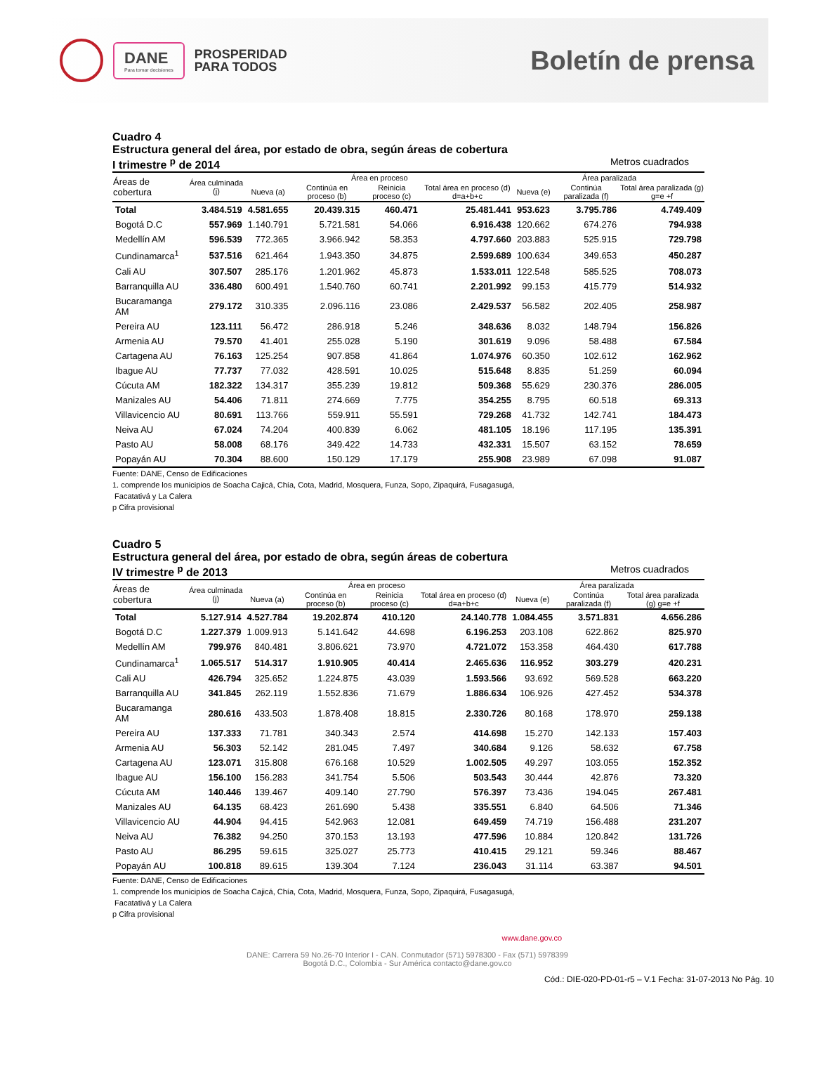DANE
Para tomar decisiones
PROSPERIDAD
PARA TODOS
Boletín de prensa
Cuadro 4
Estructura general del área, por estado de obra, según áreas de cobertura
I trimestre <sup>p</sup> de 2014 Metros cuadrados
| Áreas de cobertura | Área culminada (j) | Área en proceso | | | | Área paralizada | | |
| --- | --- | --- | --- | --- | --- | --- | --- | --- |
| | | Nueva (a) | Continúa en proceso (b) | Reinicia proceso (c) | Total área en proceso (d) d=a+b+c | Nueva (e) | Continúa paralizada (f) | Total área paralizada (g) g=e +f |
| Total | 3.484.519 | 4.581.655 | 20.439.315 | 460.471 | 25.481.441 | 953.623 | 3.795.786 | 4.749.409 |
| Bogotá D.C | 557.969 | 1.140.791 | 5.721.581 | 54.066 | 6.916.438 | 120.662 | 674.276 | 794.938 |
| Medellín AM | 596.539 | 772.365 | 3.966.942 | 58.353 | 4.797.660 | 203.883 | 525.915 | 729.798 |
| Cundinamarca<sup>1</sup> | 537.516 | 621.464 | 1.943.350 | 34.875 | 2.599.689 | 100.634 | 349.653 | 450.287 |
| Cali AU | 307.507 | 285.176 | 1.201.962 | 45.873 | 1.533.011 | 122.548 | 585.525 | 708.073 |
| Barranquilla AU | 336.480 | 600.491 | 1.540.760 | 60.741 | 2.201.992 | 99.153 | 415.779 | 514.932 |
| Bucaramanga AM | 279.172 | 310.335 | 2.096.116 | 23.086 | 2.429.537 | 56.582 | 202.405 | 258.987 |
| Pereira AU | 123.111 | 56.472 | 286.918 | 5.246 | 348.636 | 8.032 | 148.794 | 156.826 |
| Armenia AU | 79.570 | 41.401 | 255.028 | 5.190 | 301.619 | 9.096 | 58.488 | 67.584 |
| Cartagena AU | 76.163 | 125.254 | 907.858 | 41.864 | 1.074.976 | 60.350 | 102.612 | 162.962 |
| Ibague AU | 77.737 | 77.032 | 428.591 | 10.025 | 515.648 | 8.835 | 51.259 | 60.094 |
| Cúcuta AM | 182.322 | 134.317 | 355.239 | 19.812 | 509.368 | 55.629 | 230.376 | 286.005 |
| Manizales AU | 54.406 | 71.811 | 274.669 | 7.775 | 354.255 | 8.795 | 60.518 | 69.313 |
| Villavicencio AU | 80.691 | 113.766 | 559.911 | 55.591 | 729.268 | 41.732 | 142.741 | 184.473 |
| Neiva AU | 67.024 | 74.204 | 400.839 | 6.062 | 481.105 | 18.196 | 117.195 | 135.391 |
| Pasto AU | 58.008 | 68.176 | 349.422 | 14.733 | 432.331 | 15.507 | 63.152 | 78.659 |
| Popayán AU | 70.304 | 88.600 | 150.129 | 17.179 | 255.908 | 23.989 | 67.098 | 91.087 |
Fuente: DANE, Censo de Edificaciones
1. comprende los municipios de Soacha Cajicá, Chía, Cota, Madrid, Mosquera, Funza, Sopo, Zipaquirá, Fusagasugá,
Facatativá y La Calera
p Cifra provisional
Cuadro 5
Estructura general del área, por estado de obra, según áreas de cobertura
IV trimestre <sup>p</sup> de 2013 Metros cuadrados
| Áreas de cobertura | Área culminada (j) | Área en proceso | | | | Área paralizada | | |
| --- | --- | --- | --- | --- | --- | --- | --- | --- |
| | | Nueva (a) | Continúa en proceso (b) | Reinicia proceso (c) | Total área en proceso (d) d=a+b+c | Nueva (e) | Continúa paralizada (f) | Total área paralizada (g) g=e +f |
| Total | 5.127.914 | 4.527.784 | 19.202.874 | 410.120 | 24.140.778 | 1.084.455 | 3.571.831 | 4.656.286 |
| Bogotá D.C | 1.227.379 | 1.009.913 | 5.141.642 | 44.698 | 6.196.253 | 203.108 | 622.862 | 825.970 |
| Medellín AM | 799.976 | 840.481 | 3.806.621 | 73.970 | 4.721.072 | 153.358 | 464.430 | 617.788 |
| Cundinamarca<sup>1</sup> | 1.065.517 | 514.317 | 1.910.905 | 40.414 | 2.465.636 | 116.952 | 303.279 | 420.231 |
| Cali AU | 426.794 | 325.652 | 1.224.875 | 43.039 | 1.593.566 | 93.692 | 569.528 | 663.220 |
| Barranquilla AU | 341.845 | 262.119 | 1.552.836 | 71.679 | 1.886.634 | 106.926 | 427.452 | 534.378 |
| Bucaramanga AM | 280.616 | 433.503 | 1.878.408 | 18.815 | 2.330.726 | 80.168 | 178.970 | 259.138 |
| Pereira AU | 137.333 | 71.781 | 340.343 | 2.574 | 414.698 | 15.270 | 142.133 | 157.403 |
| Armenia AU | 56.303 | 52.142 | 281.045 | 7.497 | 340.684 | 9.126 | 58.632 | 67.758 |
| Cartagena AU | 123.071 | 315.808 | 676.168 | 10.529 | 1.002.505 | 49.297 | 103.055 | 152.352 |
| Ibague AU | 156.100 | 156.283 | 341.754 | 5.506 | 503.543 | 30.444 | 42.876 | 73.320 |
| Cúcuta AM | 140.446 | 139.467 | 409.140 | 27.790 | 576.397 | 73.436 | 194.045 | 267.481 |
| Manizales AU | 64.135 | 68.423 | 261.690 | 5.438 | 335.551 | 6.840 | 64.506 | 71.346 |
| Villavicencio AU | 44.904 | 94.415 | 542.963 | 12.081 | 649.459 | 74.719 | 156.488 | 231.207 |
| Neiva AU | 76.382 | 94.250 | 370.153 | 13.193 | 477.596 | 10.884 | 120.842 | 131.726 |
| Pasto AU | 86.295 | 59.615 | 325.027 | 25.773 | 410.415 | 29.121 | 59.346 | 88.467 |
| Popayán AU | 100.818 | 89.615 | 139.304 | 7.124 | 236.043 | 31.114 | 63.387 | 94.501 |
Fuente: DANE, Censo de Edificaciones
1. comprende los municipios de Soacha Cajicá, Chía, Cota, Madrid, Mosquera, Funza, Sopo, Zipaquirá, Fusagasugá,
Facatativá y La Calera
p Cifra provisional
www.dane.gov.co
DANE: Carrera 59 No.26-70 Interior I - CAN. Conmutador (571) 5978300 - Fax (571) 5978399
Bogotá D.C., Colombia - Sur América contacto@dane.gov.co
Cód.: DIE-020-PD-01-r5 – V.1 Fecha: 31-07-2013 No Pág. 10